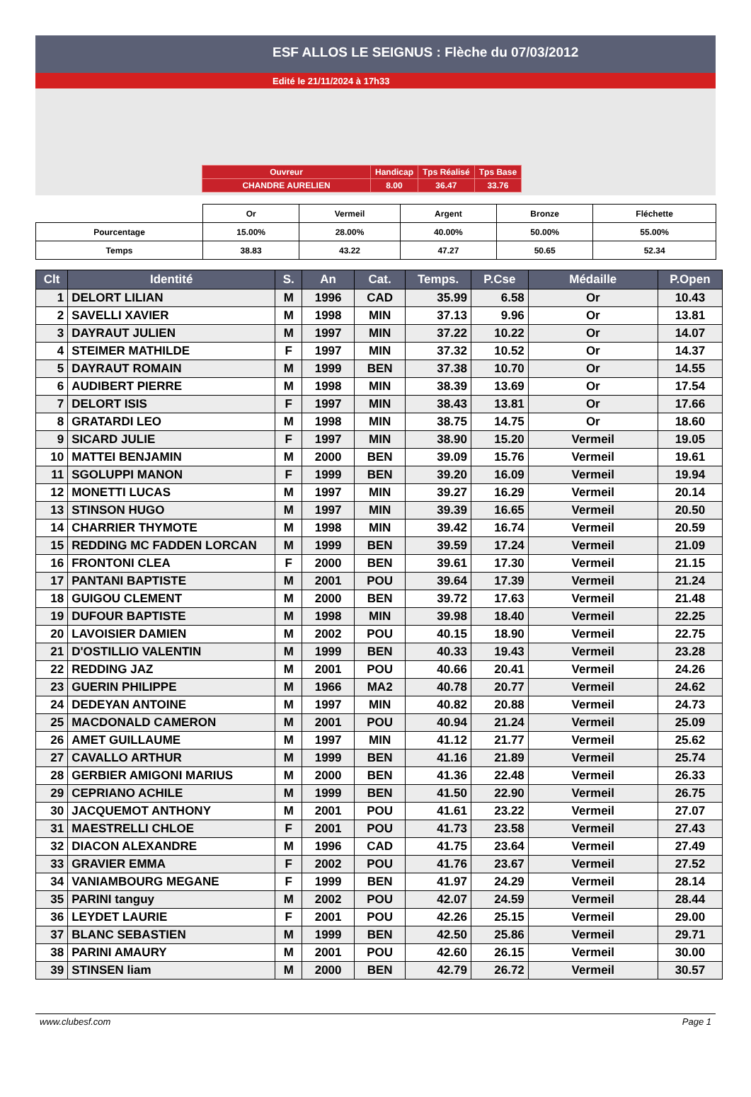ESF ALLOS LE SEIGNUS : Flèche du 07/03/2012
Edité le 21/11/2024 à 17h33
| Ouvreur | Handicap | Tps Réalisé | Tps Base |
| CHANDRE AURELIEN | 8.00 | 36.47 | 33.76 |
| | Or | Vermeil | Argent | Bronze | Fléchette |
| Pourcentage | 15.00% | 28.00% | 40.00% | 50.00% | 55.00% |
| Temps | 38.83 | 43.22 | 47.27 | 50.65 | 52.34 |
| Clt | Identité | S. | An | Cat. | Temps. | P.Cse | Médaille | P.Open |
| --- | --- | --- | --- | --- | --- | --- | --- | --- |
| 1 | DELORT LILIAN | M | 1996 | CAD | 35.99 | 6.58 | Or | 10.43 |
| 2 | SAVELLI XAVIER | M | 1998 | MIN | 37.13 | 9.96 | Or | 13.81 |
| 3 | DAYRAUT JULIEN | M | 1997 | MIN | 37.22 | 10.22 | Or | 14.07 |
| 4 | STEIMER MATHILDE | F | 1997 | MIN | 37.32 | 10.52 | Or | 14.37 |
| 5 | DAYRAUT ROMAIN | M | 1999 | BEN | 37.38 | 10.70 | Or | 14.55 |
| 6 | AUDIBERT PIERRE | M | 1998 | MIN | 38.39 | 13.69 | Or | 17.54 |
| 7 | DELORT ISIS | F | 1997 | MIN | 38.43 | 13.81 | Or | 17.66 |
| 8 | GRATARDI LEO | M | 1998 | MIN | 38.75 | 14.75 | Or | 18.60 |
| 9 | SICARD JULIE | F | 1997 | MIN | 38.90 | 15.20 | Vermeil | 19.05 |
| 10 | MATTEI BENJAMIN | M | 2000 | BEN | 39.09 | 15.76 | Vermeil | 19.61 |
| 11 | SGOLUPPI MANON | F | 1999 | BEN | 39.20 | 16.09 | Vermeil | 19.94 |
| 12 | MONETTI LUCAS | M | 1997 | MIN | 39.27 | 16.29 | Vermeil | 20.14 |
| 13 | STINSON HUGO | M | 1997 | MIN | 39.39 | 16.65 | Vermeil | 20.50 |
| 14 | CHARRIER THYMOTE | M | 1998 | MIN | 39.42 | 16.74 | Vermeil | 20.59 |
| 15 | REDDING MC FADDEN LORCAN | M | 1999 | BEN | 39.59 | 17.24 | Vermeil | 21.09 |
| 16 | FRONTONI CLEA | F | 2000 | BEN | 39.61 | 17.30 | Vermeil | 21.15 |
| 17 | PANTANI BAPTISTE | M | 2001 | POU | 39.64 | 17.39 | Vermeil | 21.24 |
| 18 | GUIGOU CLEMENT | M | 2000 | BEN | 39.72 | 17.63 | Vermeil | 21.48 |
| 19 | DUFOUR BAPTISTE | M | 1998 | MIN | 39.98 | 18.40 | Vermeil | 22.25 |
| 20 | LAVOISIER DAMIEN | M | 2002 | POU | 40.15 | 18.90 | Vermeil | 22.75 |
| 21 | D'OSTILLIO VALENTIN | M | 1999 | BEN | 40.33 | 19.43 | Vermeil | 23.28 |
| 22 | REDDING JAZ | M | 2001 | POU | 40.66 | 20.41 | Vermeil | 24.26 |
| 23 | GUERIN PHILIPPE | M | 1966 | MA2 | 40.78 | 20.77 | Vermeil | 24.62 |
| 24 | DEDEYAN ANTOINE | M | 1997 | MIN | 40.82 | 20.88 | Vermeil | 24.73 |
| 25 | MACDONALD CAMERON | M | 2001 | POU | 40.94 | 21.24 | Vermeil | 25.09 |
| 26 | AMET GUILLAUME | M | 1997 | MIN | 41.12 | 21.77 | Vermeil | 25.62 |
| 27 | CAVALLO ARTHUR | M | 1999 | BEN | 41.16 | 21.89 | Vermeil | 25.74 |
| 28 | GERBIER AMIGONI MARIUS | M | 2000 | BEN | 41.36 | 22.48 | Vermeil | 26.33 |
| 29 | CEPRIANO ACHILE | M | 1999 | BEN | 41.50 | 22.90 | Vermeil | 26.75 |
| 30 | JACQUEMOT ANTHONY | M | 2001 | POU | 41.61 | 23.22 | Vermeil | 27.07 |
| 31 | MAESTRELLI CHLOE | F | 2001 | POU | 41.73 | 23.58 | Vermeil | 27.43 |
| 32 | DIACON ALEXANDRE | M | 1996 | CAD | 41.75 | 23.64 | Vermeil | 27.49 |
| 33 | GRAVIER EMMA | F | 2002 | POU | 41.76 | 23.67 | Vermeil | 27.52 |
| 34 | VANIAMBOURG MEGANE | F | 1999 | BEN | 41.97 | 24.29 | Vermeil | 28.14 |
| 35 | PARINI tanguy | M | 2002 | POU | 42.07 | 24.59 | Vermeil | 28.44 |
| 36 | LEYDET LAURIE | F | 2001 | POU | 42.26 | 25.15 | Vermeil | 29.00 |
| 37 | BLANC SEBASTIEN | M | 1999 | BEN | 42.50 | 25.86 | Vermeil | 29.71 |
| 38 | PARINI AMAURY | M | 2001 | POU | 42.60 | 26.15 | Vermeil | 30.00 |
| 39 | STINSEN liam | M | 2000 | BEN | 42.79 | 26.72 | Vermeil | 30.57 |
www.clubesf.com Page 1